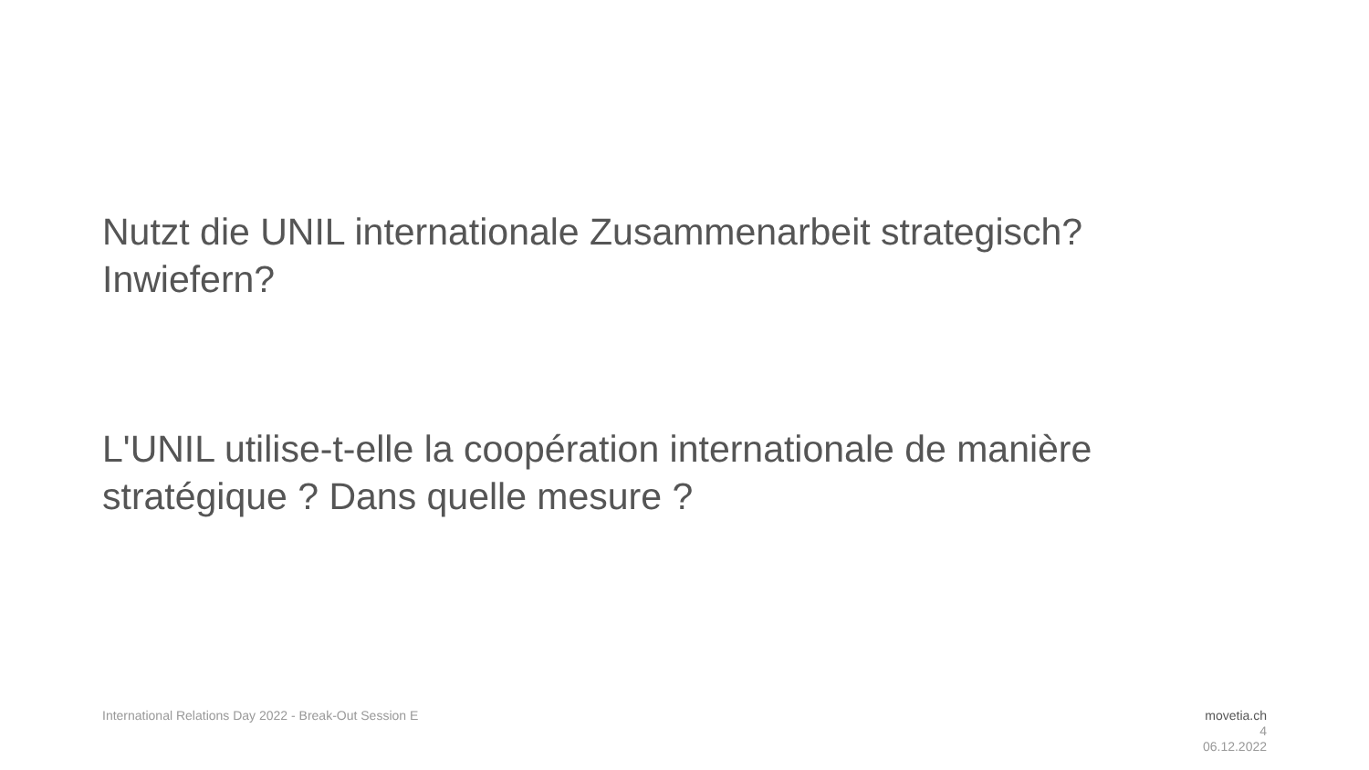Nutzt die UNIL internationale Zusammenarbeit strategisch?
Inwiefern?
L'UNIL utilise-t-elle la coopération internationale de manière stratégique ? Dans quelle mesure ?
International Relations Day 2022 - Break-Out Session E
movetia.ch
4
06.12.2022